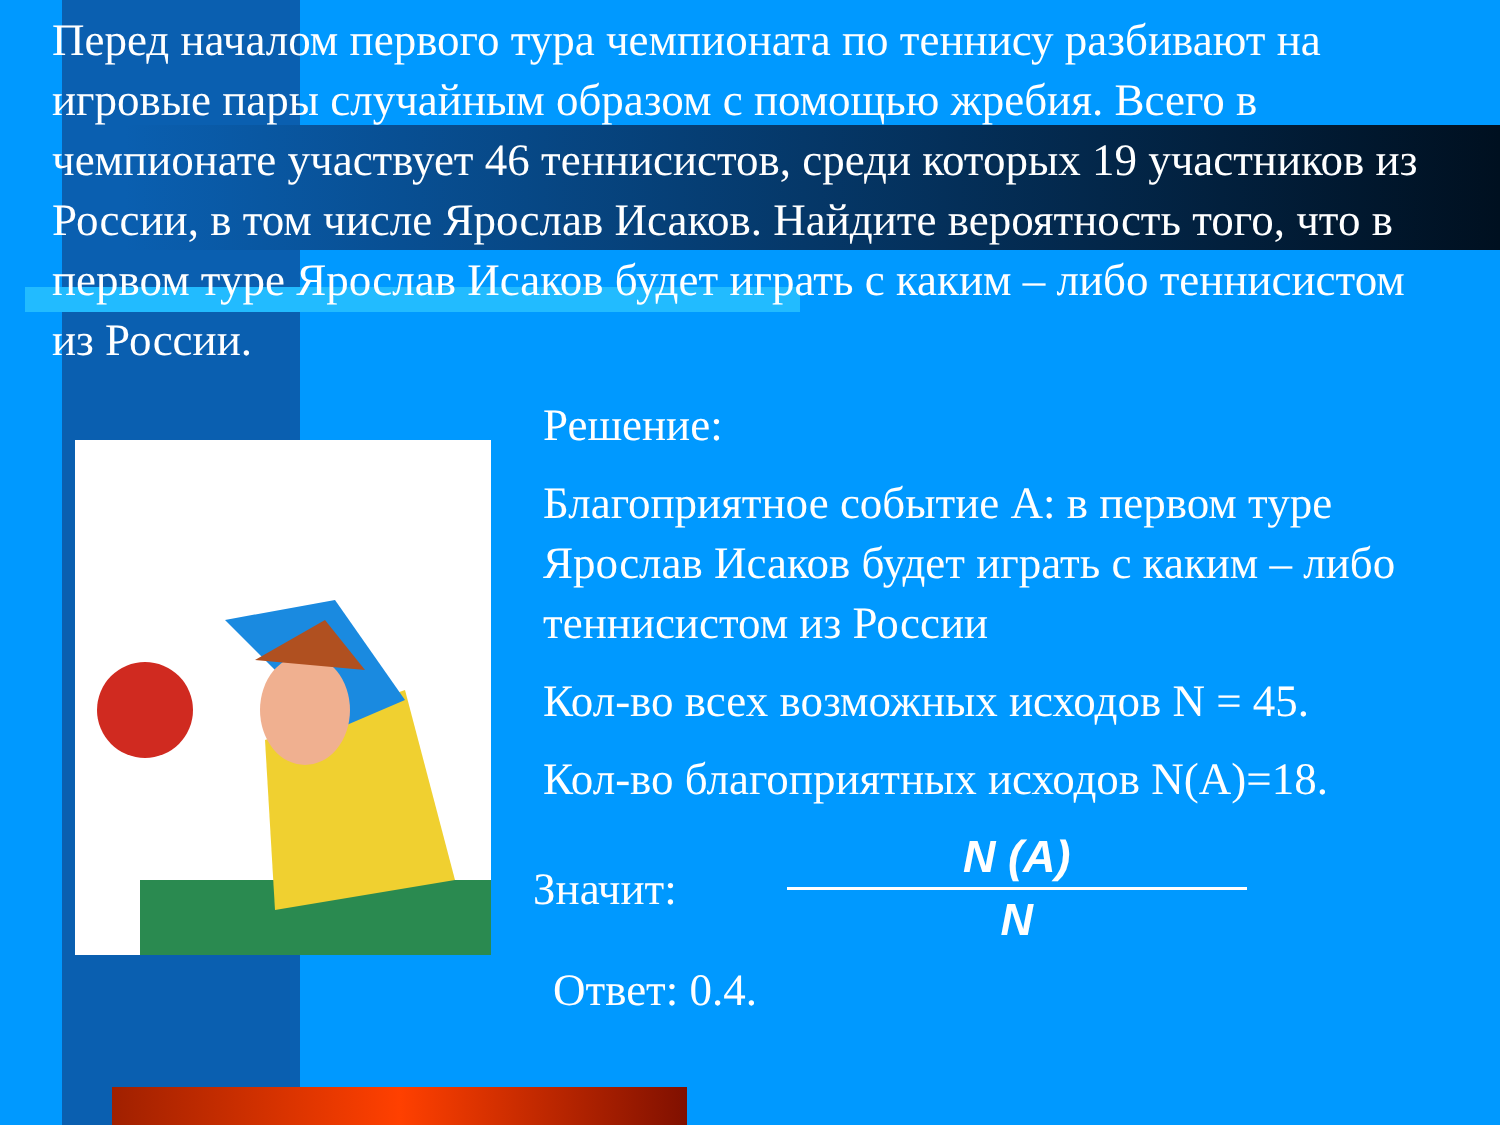Перед началом первого тура чемпионата по теннису разбивают на игровые пары случайным образом с помощью жребия. Всего в чемпионате участвует 46 теннисистов, среди которых 19 участников из России, в том числе Ярослав Исаков. Найдите вероятность того, что в первом туре Ярослав Исаков будет играть с каким – либо теннисистом из России.
Решение:
Благоприятное событие А: в первом туре Ярослав Исаков будет играть с каким – либо теннисистом из России
Кол-во всех возможных исходов N = 45.
Кол-во благоприятных исходов N(A)=18.
Значит: N (A) N
Ответ: 0.4.